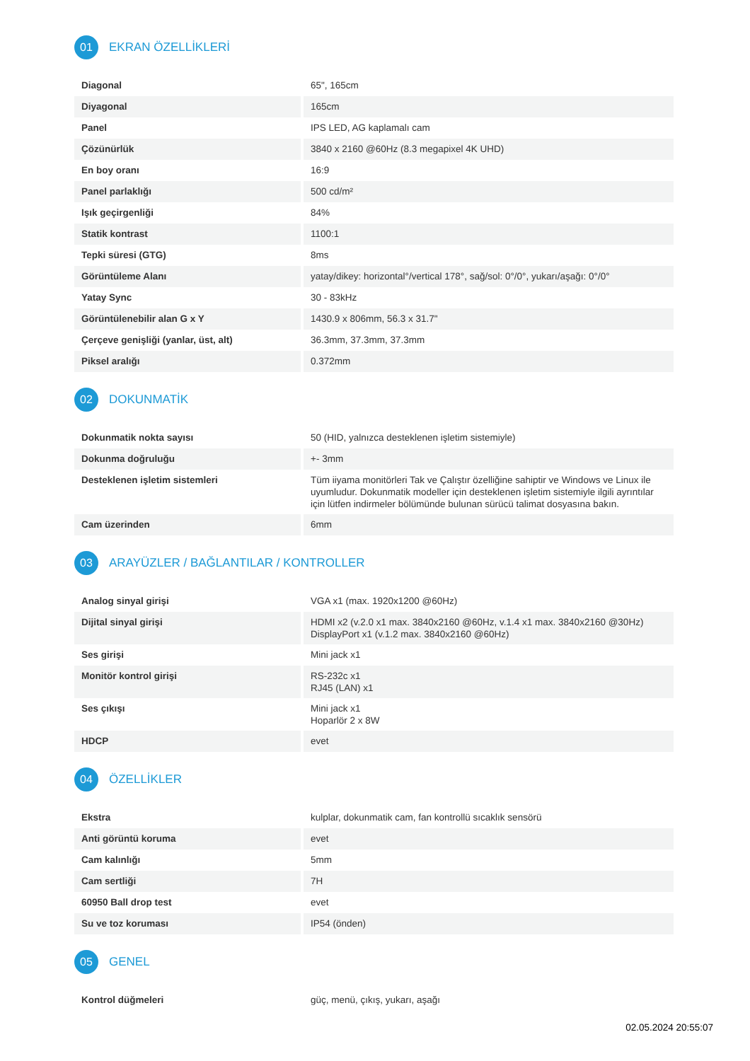01
EKRAN ÖZELLİKLERİ
| Diagonal | 65", 165cm |
| Diyagonal | 165cm |
| Panel | IPS LED, AG kaplamalı cam |
| Çözünürlük | 3840 x 2160 @60Hz (8.3 megapixel 4K UHD) |
| En boy oranı | 16:9 |
| Panel parlaklığı | 500 cd/m² |
| Işık geçirgenliği | 84% |
| Statik kontrast | 1100:1 |
| Tepki süresi (GTG) | 8ms |
| Görüntüleme Alanı | yatay/dikey: horizontal°/vertical 178°, sağ/sol: 0°/0°, yukarı/aşağı: 0°/0° |
| Yatay Sync | 30 - 83kHz |
| Görüntülenebilir alan G x Y | 1430.9 x 806mm, 56.3 x 31.7" |
| Çerçeve genişliği (yanlar, üst, alt) | 36.3mm, 37.3mm, 37.3mm |
| Piksel aralığı | 0.372mm |
02
DOKUNMATİK
| Dokunmatik nokta sayısı | 50 (HID, yalnızca desteklenen işletim sistemiyle) |
| Dokunma doğruluğu | +- 3mm |
| Desteklenen işletim sistemleri | Tüm iiyama monitörleri Tak ve Çalıştır özelliğine sahiptir ve Windows ve Linux ile uyumludur. Dokunmatik modeller için desteklenen işletim sistemiyle ilgili ayrıntılar için lütfen indirmeler bölümünde bulunan sürücü talimat dosyasına bakın. |
| Cam üzerinden | 6mm |
03
ARAYÜZLER / BAĞLANTILAR / KONTROLLER
| Analog sinyal girişi | VGA x1 (max. 1920x1200 @60Hz) |
| Dijital sinyal girişi | HDMI x2 (v.2.0 x1 max. 3840x2160 @60Hz, v.1.4 x1 max. 3840x2160 @30Hz) DisplayPort x1 (v.1.2 max. 3840x2160 @60Hz) |
| Ses girişi | Mini jack x1 |
| Monitör kontrol girişi | RS-232c x1 RJ45 (LAN) x1 |
| Ses çıkışı | Mini jack x1 Hoparlör 2 x 8W |
| HDCP | evet |
04
ÖZELLİKLER
| Ekstra | kulplar, dokunmatik cam, fan kontrollü sıcaklık sensörü |
| Anti görüntü koruma | evet |
| Cam kalınlığı | 5mm |
| Cam sertliği | 7H |
| 60950 Ball drop test | evet |
| Su ve toz koruması | IP54 (önden) |
05
GENEL
| Kontrol düğmeleri | güç, menü, çıkış, yukarı, aşağı |
02.05.2024 20:55:07